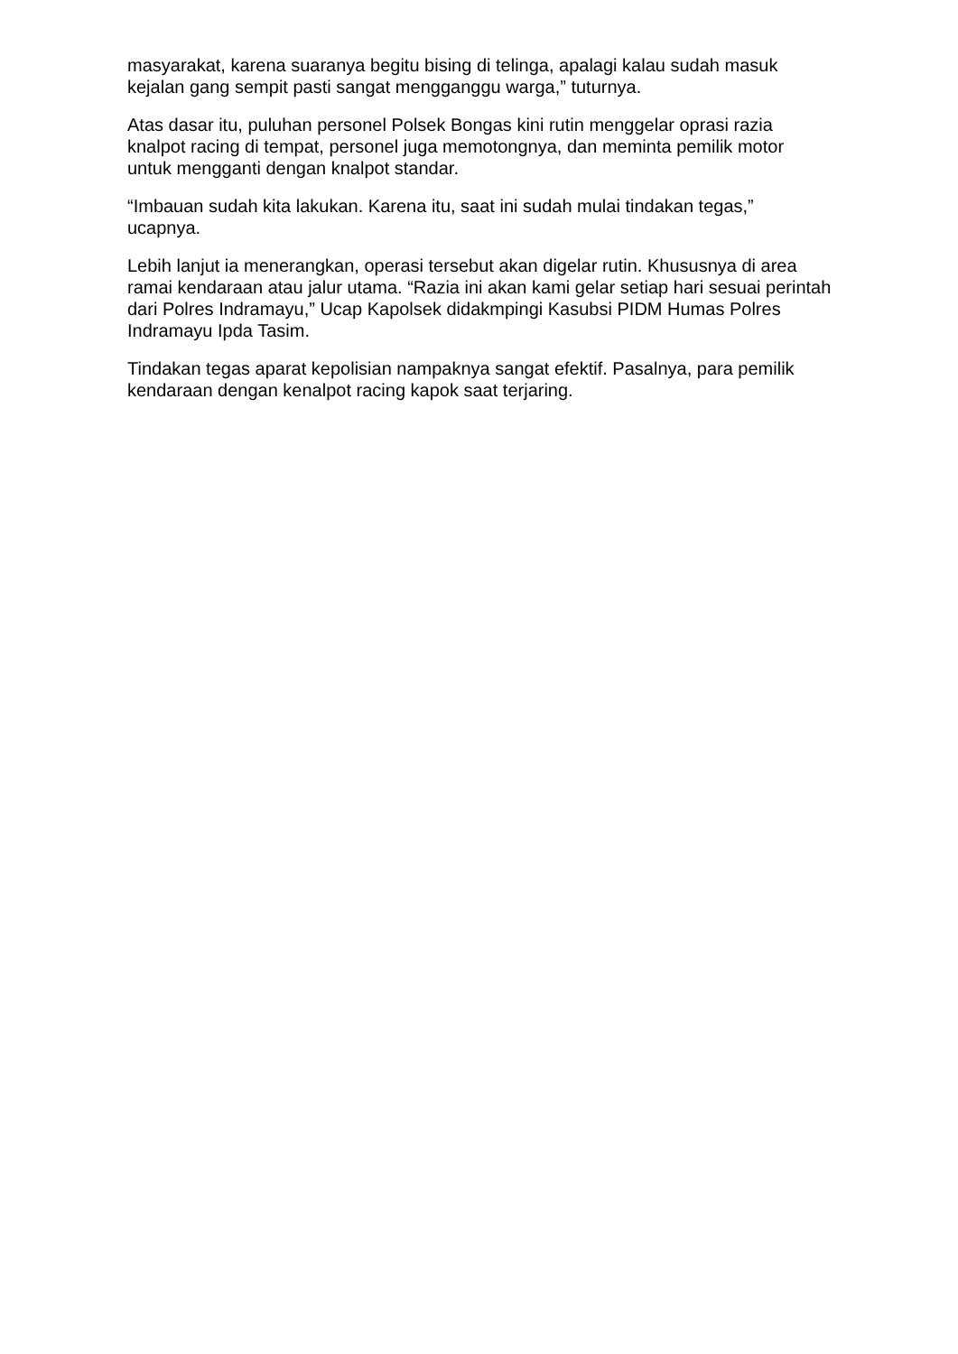masyarakat, karena suaranya begitu bising di telinga, apalagi kalau sudah masuk kejalan gang sempit pasti sangat mengganggu warga,” tuturnya.
Atas dasar itu, puluhan personel Polsek Bongas kini rutin menggelar oprasi razia knalpot racing di tempat, personel juga memotongnya, dan meminta pemilik motor untuk mengganti dengan knalpot standar.
“Imbauan sudah kita lakukan. Karena itu, saat ini sudah mulai tindakan tegas,” ucapnya.
Lebih lanjut ia menerangkan, operasi tersebut akan digelar rutin. Khususnya di area ramai kendaraan atau jalur utama. “Razia ini akan kami gelar setiap hari sesuai perintah dari Polres Indramayu,” Ucap Kapolsek didakmpingi Kasubsi PIDM Humas Polres Indramayu Ipda Tasim.
Tindakan tegas aparat kepolisian nampaknya sangat efektif. Pasalnya, para pemilik kendaraan dengan kenalpot racing kapok saat terjaring.